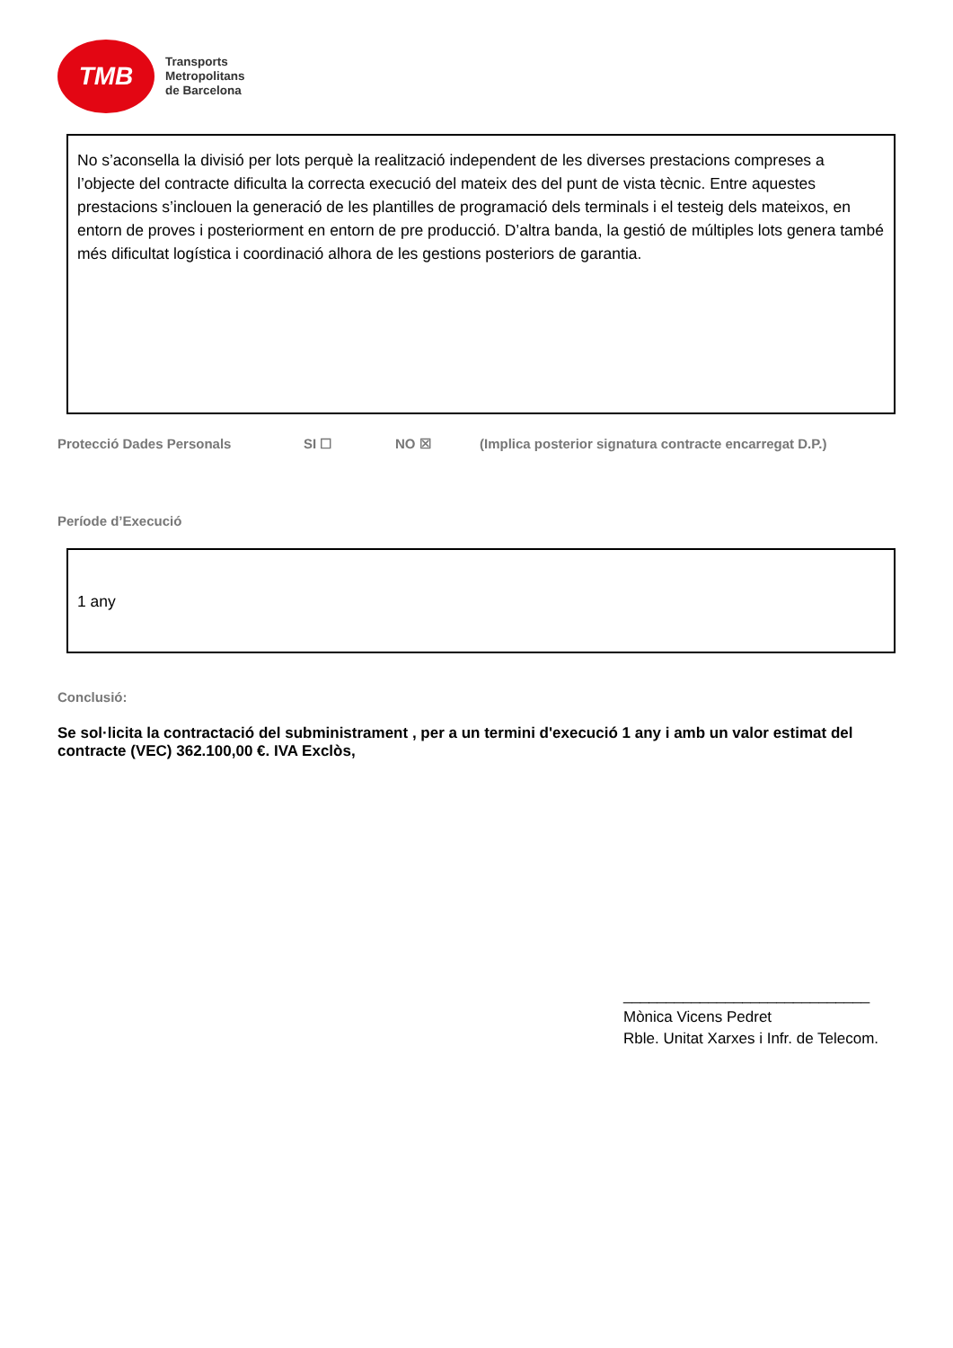TMB
Transports
Metropolitans
de Barcelona
No s’aconsella la divisió per lots perquè la realització independent de les diverses prestacions compreses a l’objecte del contracte dificulta la correcta execució del mateix des del punt de vista tècnic. Entre aquestes prestacions s’inclouen la generació de les plantilles de programació dels terminals i el testeig dels mateixos, en entorn de proves i posteriorment en entorn de pre producció. D’altra banda, la gestió de múltiples lots genera també més dificultat logística i coordinació alhora de les gestions posteriors de garantia.
Protecció Dades Personals SI ☐ NO ☒ (Implica posterior signatura contracte encarregat D.P.)
Període d’Execució
1 any
Conclusió:
Se sol·licita la contractació del subministrament , per a un termini d'execució 1 any i amb un valor estimat del contracte (VEC) 362.100,00 €. IVA Exclòs,
_____________________________
Mònica Vicens Pedret
Rble. Unitat Xarxes i Infr. de Telecom.